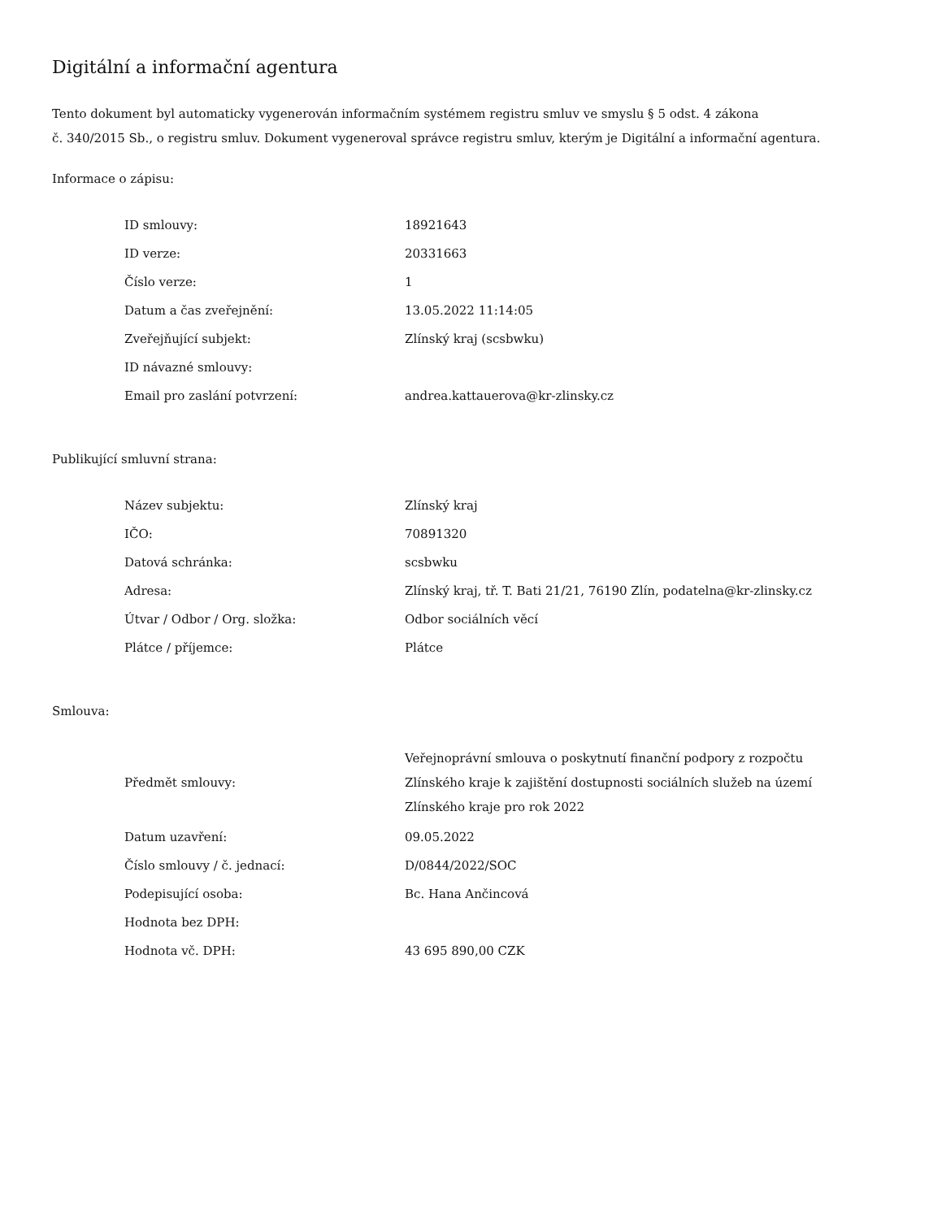Digitální a informační agentura
Tento dokument byl automaticky vygenerován informačním systémem registru smluv ve smyslu § 5 odst. 4 zákona
č. 340/2015 Sb., o registru smluv. Dokument vygeneroval správce registru smluv, kterým je Digitální a informační agentura.
Informace o zápisu:
| ID smlouvy: | 18921643 |
| ID verze: | 20331663 |
| Číslo verze: | 1 |
| Datum a čas zveřejnění: | 13.05.2022 11:14:05 |
| Zveřejňující subjekt: | Zlínský kraj (scsbwku) |
| ID návazné smlouvy: | |
| Email pro zaslání potvrzení: | andrea.kattauerova@kr-zlinsky.cz |
Publikující smluvní strana:
| Název subjektu: | Zlínský kraj |
| IČO: | 70891320 |
| Datová schránka: | scsbwku |
| Adresa: | Zlínský kraj, tř. T. Bati 21/21, 76190 Zlín, podatelna@kr-zlinsky.cz |
| Útvar / Odbor / Org. složka: | Odbor sociálních věcí |
| Plátce / příjemce: | Plátce |
Smlouva:
| Předmět smlouvy: | Veřejnoprávní smlouva o poskytnutí finanční podpory z rozpočtu Zlínského kraje k zajištění dostupnosti sociálních služeb na území Zlínského kraje pro rok 2022 |
| Datum uzavření: | 09.05.2022 |
| Číslo smlouvy / č. jednací: | D/0844/2022/SOC |
| Podepisující osoba: | Bc. Hana Ančincová |
| Hodnota bez DPH: | |
| Hodnota vč. DPH: | 43 695 890,00 CZK |